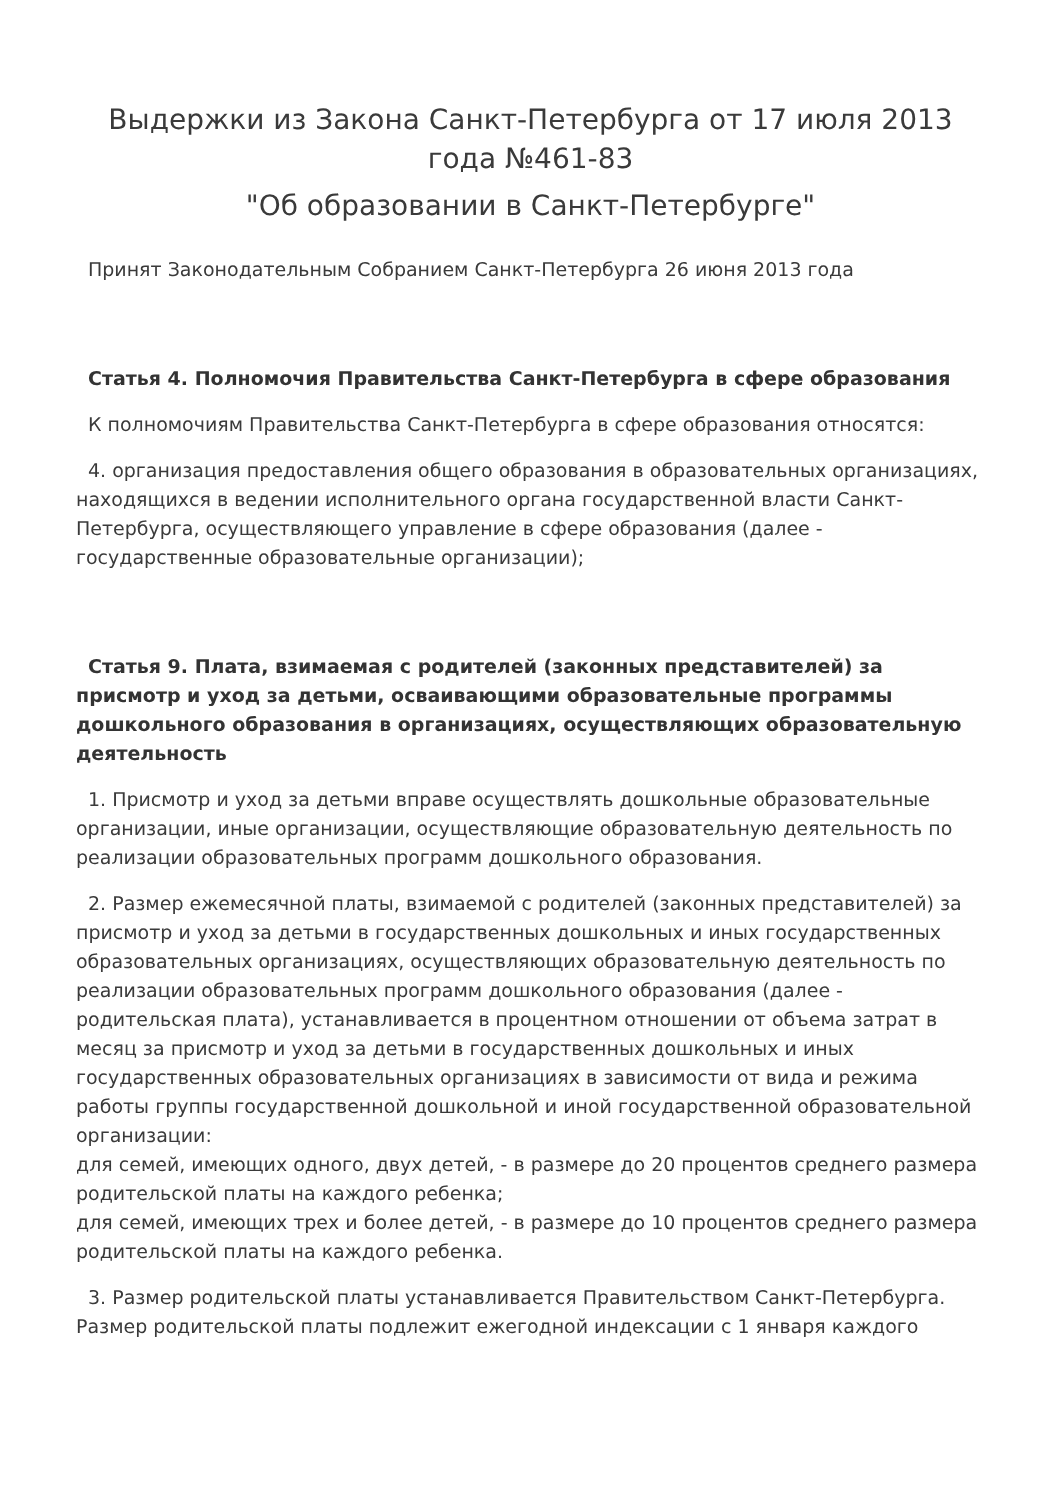Выдержки из Закона Санкт-Петербурга от 17 июля 2013 года №461-83
"Об образовании в Санкт-Петербурге"
Принят Законодательным Собранием Санкт-Петербурга 26 июня 2013 года
Статья 4. Полномочия Правительства Санкт-Петербурга в сфере образования
К полномочиям Правительства Санкт-Петербурга в сфере образования относятся:
4. организация предоставления общего образования в образовательных организациях, находящихся в ведении исполнительного органа государственной власти Санкт-Петербурга, осуществляющего управление в сфере образования (далее - государственные образовательные организации);
Статья 9. Плата, взимаемая с родителей (законных представителей) за присмотр и уход за детьми, осваивающими образовательные программы дошкольного образования в организациях, осуществляющих образовательную деятельность
1. Присмотр и уход за детьми вправе осуществлять дошкольные образовательные организации, иные организации, осуществляющие образовательную деятельность по реализации образовательных программ дошкольного образования.
2. Размер ежемесячной платы, взимаемой с родителей (законных представителей) за присмотр и уход за детьми в государственных дошкольных и иных государственных образовательных организациях, осуществляющих образовательную деятельность по реализации образовательных программ дошкольного образования (далее - родительская плата), устанавливается в процентном отношении от объема затрат в месяц за присмотр и уход за детьми в государственных дошкольных и иных государственных образовательных организациях в зависимости от вида и режима работы группы государственной дошкольной и иной государственной образовательной организации:
для семей, имеющих одного, двух детей, - в размере до 20 процентов среднего размера родительской платы на каждого ребенка;
для семей, имеющих трех и более детей, - в размере до 10 процентов среднего размера родительской платы на каждого ребенка.
3. Размер родительской платы устанавливается Правительством Санкт-Петербурга. Размер родительской платы подлежит ежегодной индексации с 1 января каждого